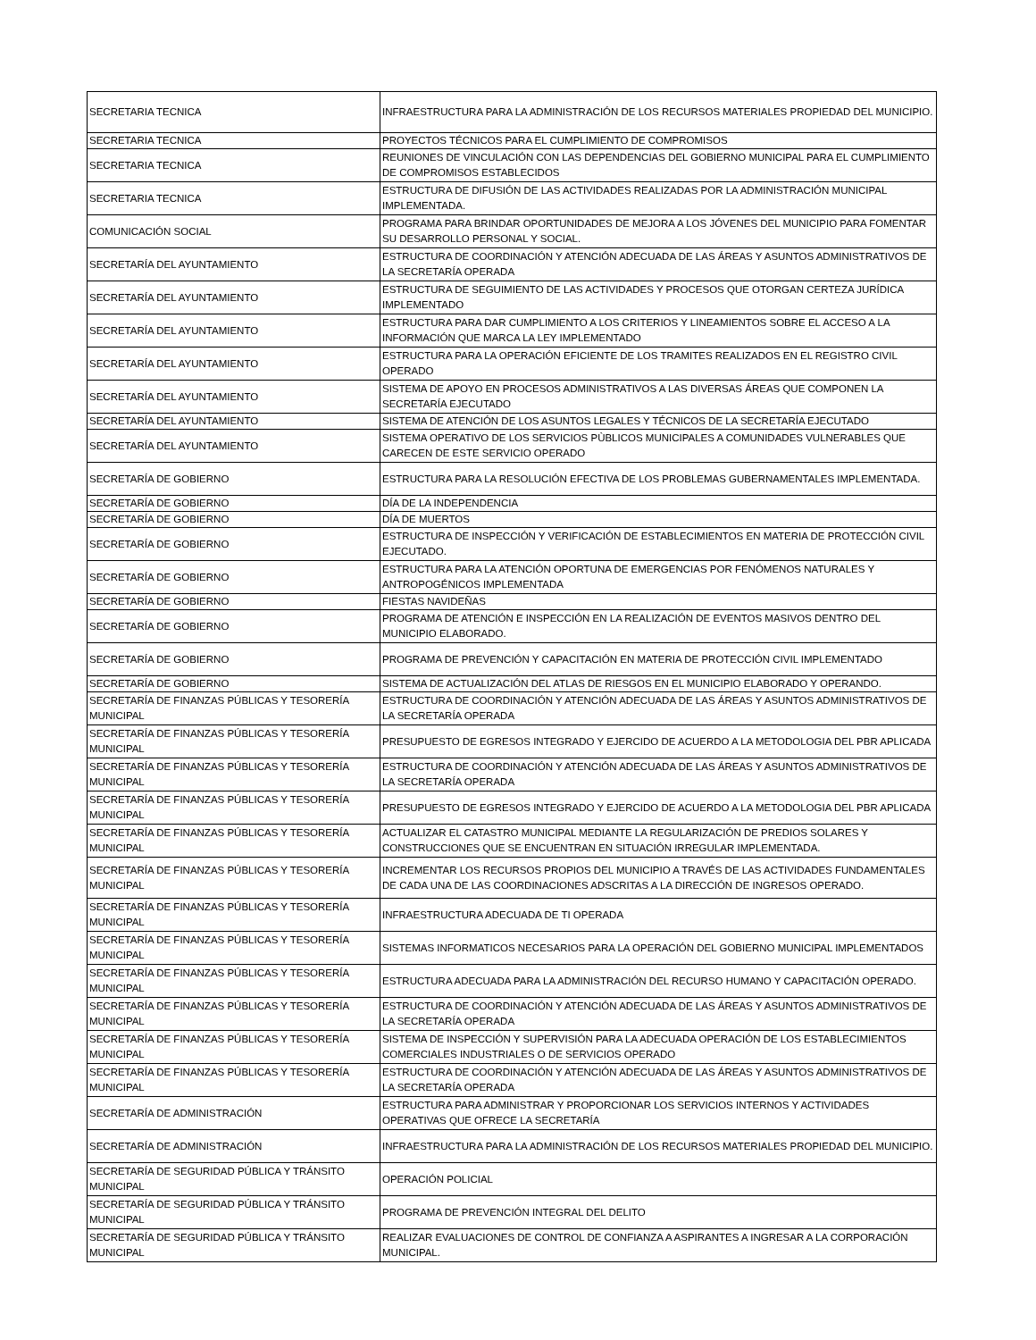| SECRETARIA TECNICA | INFRAESTRUCTURA PARA LA ADMINISTRACIÓN DE LOS RECURSOS MATERIALES PROPIEDAD DEL MUNICIPIO. |
| SECRETARIA TECNICA | PROYECTOS TÉCNICOS PARA EL CUMPLIMIENTO DE COMPROMISOS |
| SECRETARIA TECNICA | REUNIONES DE VINCULACIÓN CON LAS DEPENDENCIAS DEL GOBIERNO MUNICIPAL PARA EL CUMPLIMIENTO DE COMPROMISOS ESTABLECIDOS |
| SECRETARIA TECNICA | ESTRUCTURA DE DIFUSIÓN DE LAS ACTIVIDADES REALIZADAS POR LA ADMINISTRACIÓN MUNICIPAL IMPLEMENTADA. |
| COMUNICACIÓN SOCIAL | PROGRAMA PARA BRINDAR OPORTUNIDADES DE MEJORA A LOS JÓVENES DEL MUNICIPIO PARA FOMENTAR SU DESARROLLO PERSONAL Y SOCIAL. |
| SECRETARÍA DEL AYUNTAMIENTO | ESTRUCTURA DE COORDINACIÓN Y ATENCIÓN ADECUADA DE LAS ÁREAS Y ASUNTOS ADMINISTRATIVOS DE LA SECRETARÍA OPERADA |
| SECRETARÍA DEL AYUNTAMIENTO | ESTRUCTURA DE SEGUIMIENTO DE LAS ACTIVIDADES Y PROCESOS QUE OTORGAN CERTEZA JURÍDICA IMPLEMENTADO |
| SECRETARÍA DEL AYUNTAMIENTO | ESTRUCTURA PARA DAR CUMPLIMIENTO A LOS CRITERIOS Y LINEAMIENTOS SOBRE EL ACCESO A LA INFORMACIÓN QUE MARCA LA LEY IMPLEMENTADO |
| SECRETARÍA DEL AYUNTAMIENTO | ESTRUCTURA PARA LA OPERACIÓN EFICIENTE DE LOS TRAMITES REALIZADOS EN EL REGISTRO CIVIL OPERADO |
| SECRETARÍA DEL AYUNTAMIENTO | SISTEMA DE APOYO EN PROCESOS ADMINISTRATIVOS A LAS DIVERSAS ÁREAS QUE COMPONEN LA SECRETARÍA EJECUTADO |
| SECRETARÍA DEL AYUNTAMIENTO | SISTEMA DE ATENCIÓN DE LOS ASUNTOS LEGALES Y TÉCNICOS DE LA SECRETARÍA EJECUTADO |
| SECRETARÍA DEL AYUNTAMIENTO | SISTEMA OPERATIVO DE LOS SERVICIOS PÙBLICOS MUNICIPALES A COMUNIDADES VULNERABLES QUE CARECEN DE ESTE SERVICIO OPERADO |
| SECRETARÍA DE GOBIERNO | ESTRUCTURA PARA LA RESOLUCIÓN EFECTIVA DE LOS PROBLEMAS GUBERNAMENTALES IMPLEMENTADA. |
| SECRETARÍA DE GOBIERNO | DÍA DE LA INDEPENDENCIA |
| SECRETARÍA DE GOBIERNO | DÍA DE MUERTOS |
| SECRETARÍA DE GOBIERNO | ESTRUCTURA DE INSPECCIÓN Y VERIFICACIÓN DE ESTABLECIMIENTOS EN MATERIA DE PROTECCIÓN CIVIL EJECUTADO. |
| SECRETARÍA DE GOBIERNO | ESTRUCTURA PARA LA ATENCIÓN OPORTUNA DE EMERGENCIAS POR FENÓMENOS NATURALES Y ANTROPOGÉNICOS IMPLEMENTADA |
| SECRETARÍA DE GOBIERNO | FIESTAS NAVIDEÑAS |
| SECRETARÍA DE GOBIERNO | PROGRAMA DE ATENCIÓN E INSPECCIÓN EN LA REALIZACIÓN DE EVENTOS MASIVOS DENTRO DEL MUNICIPIO ELABORADO. |
| SECRETARÍA DE GOBIERNO | PROGRAMA DE PREVENCIÓN Y CAPACITACIÓN EN MATERIA DE PROTECCIÓN CIVIL IMPLEMENTADO |
| SECRETARÍA DE GOBIERNO | SISTEMA DE ACTUALIZACIÓN DEL ATLAS DE RIESGOS EN EL MUNICIPIO ELABORADO Y OPERANDO. |
| SECRETARÍA DE FINANZAS PÚBLICAS Y TESORERÍA MUNICIPAL | ESTRUCTURA DE COORDINACIÓN Y ATENCIÓN ADECUADA DE LAS ÁREAS Y ASUNTOS ADMINISTRATIVOS DE LA SECRETARÍA OPERADA |
| SECRETARÍA DE FINANZAS PÚBLICAS Y TESORERÍA MUNICIPAL | PRESUPUESTO DE EGRESOS INTEGRADO Y EJERCIDO DE ACUERDO A LA METODOLOGIA DEL PBR APLICADA |
| SECRETARÍA DE FINANZAS PÚBLICAS Y TESORERÍA MUNICIPAL | ESTRUCTURA DE COORDINACIÓN Y ATENCIÓN ADECUADA DE LAS ÁREAS Y ASUNTOS ADMINISTRATIVOS DE LA SECRETARÍA OPERADA |
| SECRETARÍA DE FINANZAS PÚBLICAS Y TESORERÍA MUNICIPAL | PRESUPUESTO DE EGRESOS INTEGRADO Y EJERCIDO DE ACUERDO A LA METODOLOGIA DEL PBR APLICADA |
| SECRETARÍA DE FINANZAS PÚBLICAS Y TESORERÍA MUNICIPAL | ACTUALIZAR EL CATASTRO MUNICIPAL MEDIANTE LA REGULARIZACIÓN DE PREDIOS SOLARES Y CONSTRUCCIONES QUE SE ENCUENTRAN EN SITUACIÓN IRREGULAR IMPLEMENTADA. |
| SECRETARÍA DE FINANZAS PÚBLICAS Y TESORERÍA MUNICIPAL | INCREMENTAR LOS RECURSOS PROPIOS DEL MUNICIPIO A TRAVÉS DE LAS ACTIVIDADES FUNDAMENTALES DE CADA UNA DE LAS COORDINACIONES ADSCRITAS A LA DIRECCIÓN DE INGRESOS OPERADO. |
| SECRETARÍA DE FINANZAS PÚBLICAS Y TESORERÍA MUNICIPAL | INFRAESTRUCTURA ADECUADA DE TI OPERADA |
| SECRETARÍA DE FINANZAS PÚBLICAS Y TESORERÍA MUNICIPAL | SISTEMAS INFORMATICOS NECESARIOS PARA LA OPERACIÓN DEL GOBIERNO MUNICIPAL IMPLEMENTADOS |
| SECRETARÍA DE FINANZAS PÚBLICAS Y TESORERÍA MUNICIPAL | ESTRUCTURA ADECUADA PARA LA ADMINISTRACIÓN DEL RECURSO HUMANO Y CAPACITACIÓN OPERADO. |
| SECRETARÍA DE FINANZAS PÚBLICAS Y TESORERÍA MUNICIPAL | ESTRUCTURA DE COORDINACIÓN Y ATENCIÓN ADECUADA DE LAS ÁREAS Y ASUNTOS ADMINISTRATIVOS DE LA SECRETARÍA OPERADA |
| SECRETARÍA DE FINANZAS PÚBLICAS Y TESORERÍA MUNICIPAL | SISTEMA DE INSPECCIÓN Y SUPERVISIÓN PARA LA ADECUADA OPERACIÓN DE LOS ESTABLECIMIENTOS COMERCIALES INDUSTRIALES O DE SERVICIOS OPERADO |
| SECRETARÍA DE FINANZAS PÚBLICAS Y TESORERÍA MUNICIPAL | ESTRUCTURA DE COORDINACIÓN Y ATENCIÓN ADECUADA DE LAS ÁREAS Y ASUNTOS ADMINISTRATIVOS DE LA SECRETARÍA OPERADA |
| SECRETARÍA DE ADMINISTRACIÓN | ESTRUCTURA PARA ADMINISTRAR Y PROPORCIONAR LOS SERVICIOS INTERNOS Y ACTIVIDADES OPERATIVAS QUE OFRECE LA SECRETARÍA |
| SECRETARÍA DE ADMINISTRACIÓN | INFRAESTRUCTURA PARA LA ADMINISTRACIÓN DE LOS RECURSOS MATERIALES PROPIEDAD DEL MUNICIPIO. |
| SECRETARÍA DE SEGURIDAD PÚBLICA Y TRÁNSITO MUNICIPAL | OPERACIÓN POLICIAL |
| SECRETARÍA DE SEGURIDAD PÚBLICA Y TRÁNSITO MUNICIPAL | PROGRAMA DE PREVENCIÓN INTEGRAL DEL DELITO |
| SECRETARÍA DE SEGURIDAD PÚBLICA Y TRÁNSITO MUNICIPAL | REALIZAR EVALUACIONES DE CONTROL DE CONFIANZA A ASPIRANTES A INGRESAR A LA CORPORACIÓN MUNICIPAL. |